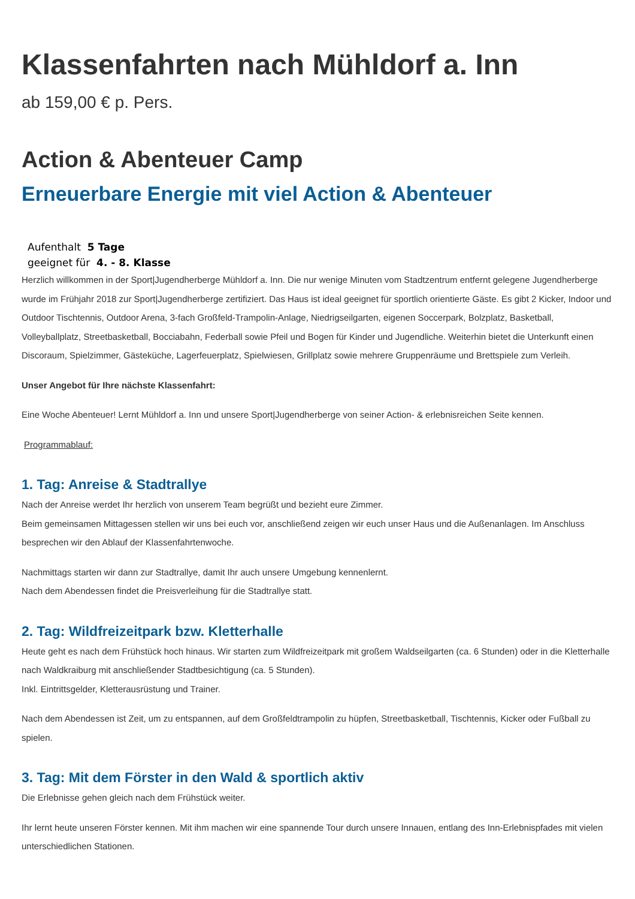Klassenfahrten nach Mühldorf a. Inn
ab 159,00 € p. Pers.
Action & Abenteuer Camp
Erneuerbare Energie mit viel Action & Abenteuer
Aufenthalt 5 Tage
geeignet für 4. - 8. Klasse
Herzlich willkommen in der Sport|Jugendherberge Mühldorf a. Inn. Die nur wenige Minuten vom Stadtzentrum entfernt gelegene Jugendherberge wurde im Frühjahr 2018 zur Sport|Jugendherberge zertifiziert. Das Haus ist ideal geeignet für sportlich orientierte Gäste. Es gibt 2 Kicker, Indoor und Outdoor Tischtennis, Outdoor Arena, 3-fach Großfeld-Trampolin-Anlage, Niedrigseilgarten, eigenen Soccerpark, Bolzplatz, Basketball, Volleyballplatz, Streetbasketball, Bocciabahn, Federball sowie Pfeil und Bogen für Kinder und Jugendliche. Weiterhin bietet die Unterkunft einen Discoraum, Spielzimmer, Gästeküche, Lagerfeuerplatz, Spielwiesen, Grillplatz sowie mehrere Gruppenräume und Brettspiele zum Verleih.
Unser Angebot für Ihre nächste Klassenfahrt:
Eine Woche Abenteuer! Lernt Mühldorf a. Inn und unsere Sport|Jugendherberge von seiner Action- & erlebnisreichen Seite kennen.
Programmablauf:
1. Tag: Anreise & Stadtrallye
Nach der Anreise werdet Ihr herzlich von unserem Team begrüßt und bezieht eure Zimmer.
Beim gemeinsamen Mittagessen stellen wir uns bei euch vor, anschließend zeigen wir euch unser Haus und die Außenanlagen. Im Anschluss besprechen wir den Ablauf der Klassenfahrtenwoche.
Nachmittags starten wir dann zur Stadtrallye, damit Ihr auch unsere Umgebung kennenlernt.
Nach dem Abendessen findet die Preisverleihung für die Stadtrallye statt.
2. Tag: Wildfreizeitpark bzw. Kletterhalle
Heute geht es nach dem Frühstück hoch hinaus. Wir starten zum Wildfreizeitpark mit großem Waldseilgarten (ca. 6 Stunden) oder in die Kletterhalle nach Waldkraiburg mit anschließender Stadtbesichtigung (ca. 5 Stunden).
Inkl. Eintrittsgelder, Kletterausrüstung und Trainer.
Nach dem Abendessen ist Zeit, um zu entspannen, auf dem Großfeldtrampolin zu hüpfen, Streetbasketball, Tischtennis, Kicker oder Fußball zu spielen.
3. Tag: Mit dem Förster in den Wald & sportlich aktiv
Die Erlebnisse gehen gleich nach dem Frühstück weiter.
Ihr lernt heute unseren Förster kennen. Mit ihm machen wir eine spannende Tour durch unsere Innauen, entlang des Inn-Erlebnispfades mit vielen unterschiedlichen Stationen.